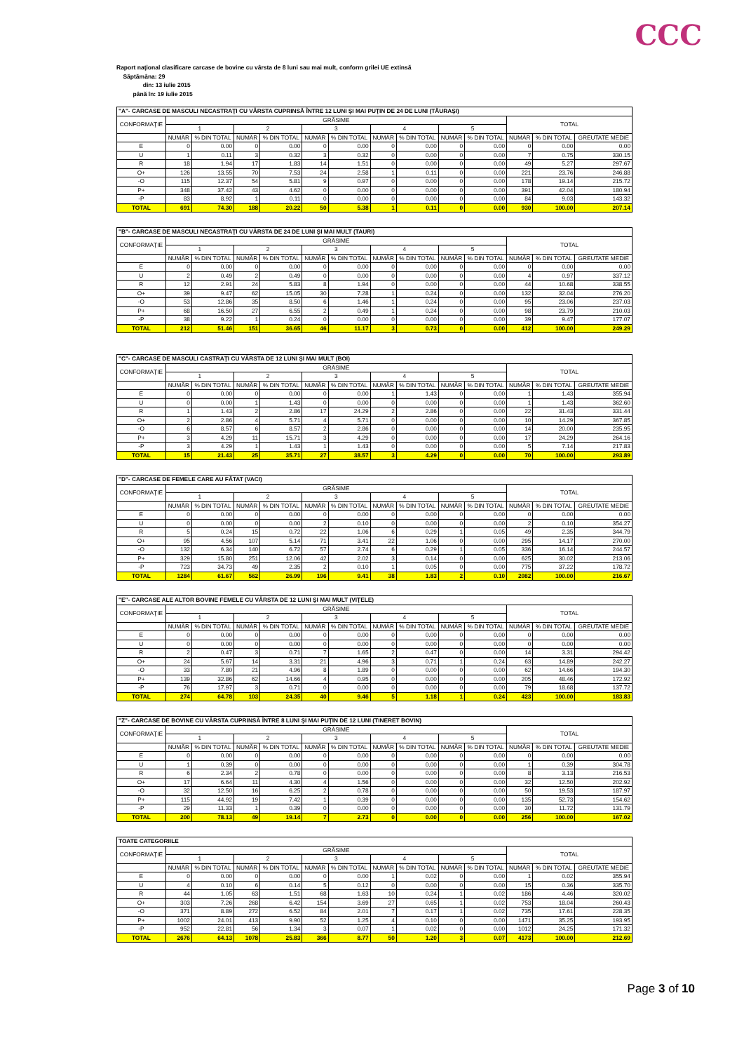CCC
Raport naţional clasificare carcase de bovine cu vârsta de 8 luni sau mai mult, conform grilei UE extinsă
Săptămâna: 29
din: 13 iulie 2015
până în: 19 iulie 2015
| "A"- CARCASE DE MASCULI NECASTRAŢI CU VÂRSTA CUPRINSĂ ÎNTRE 12 LUNI ŞI MAI PUŢIN DE 24 DE LUNI (TĂURAŞI) | | | | | | | | | | | | | |
| CONFORMAŢIE | GRĂSIME | | | | | | | | | | TOTAL | | |
| | 1 | | 2 | | 3 | | 4 | | 5 | | | | |
| | NUMĂR | % DIN TOTAL | NUMĂR | % DIN TOTAL | NUMĂR | % DIN TOTAL | NUMĂR | % DIN TOTAL | NUMĂR | % DIN TOTAL | NUMĂR | % DIN TOTAL | GREUTATE MEDIE |
| E | 0 | 0.00 | 0 | 0.00 | 0 | 0.00 | 0 | 0.00 | 0 | 0.00 | 0 | 0.00 | 0.00 |
| U | 1 | 0.11 | 3 | 0.32 | 3 | 0.32 | 0 | 0.00 | 0 | 0.00 | 7 | 0.75 | 330.15 |
| R | 18 | 1.94 | 17 | 1.83 | 14 | 1.51 | 0 | 0.00 | 0 | 0.00 | 49 | 5.27 | 297.67 |
| O+ | 126 | 13.55 | 70 | 7.53 | 24 | 2.58 | 1 | 0.11 | 0 | 0.00 | 221 | 23.76 | 246.88 |
| -O | 115 | 12.37 | 54 | 5.81 | 9 | 0.97 | 0 | 0.00 | 0 | 0.00 | 178 | 19.14 | 215.72 |
| P+ | 348 | 37.42 | 43 | 4.62 | 0 | 0.00 | 0 | 0.00 | 0 | 0.00 | 391 | 42.04 | 180.94 |
| -P | 83 | 8.92 | 1 | 0.11 | 0 | 0.00 | 0 | 0.00 | 0 | 0.00 | 84 | 9.03 | 143.32 |
| TOTAL | 691 | 74.30 | 188 | 20.22 | 50 | 5.38 | 1 | 0.11 | 0 | 0.00 | 930 | 100.00 | 207.14 |
| "B"- CARCASE DE MASCULI NECASTRAŢI CU VÂRSTA DE 24 DE LUNI ŞI MAI MULT (TAURI) | | | | | | | | | | | | | |
| CONFORMAŢIE | GRĂSIME | | | | | | | | | | TOTAL | | |
| | 1 | | 2 | | 3 | | 4 | | 5 | | | | |
| | NUMĂR | % DIN TOTAL | NUMĂR | % DIN TOTAL | NUMĂR | % DIN TOTAL | NUMĂR | % DIN TOTAL | NUMĂR | % DIN TOTAL | NUMĂR | % DIN TOTAL | GREUTATE MEDIE |
| E | 0 | 0.00 | 0 | 0.00 | 0 | 0.00 | 0 | 0.00 | 0 | 0.00 | 0 | 0.00 | 0.00 |
| U | 2 | 0.49 | 2 | 0.49 | 0 | 0.00 | 0 | 0.00 | 0 | 0.00 | 4 | 0.97 | 337.12 |
| R | 12 | 2.91 | 24 | 5.83 | 8 | 1.94 | 0 | 0.00 | 0 | 0.00 | 44 | 10.68 | 338.55 |
| O+ | 39 | 9.47 | 62 | 15.05 | 30 | 7.28 | 1 | 0.24 | 0 | 0.00 | 132 | 32.04 | 276.20 |
| -O | 53 | 12.86 | 35 | 8.50 | 6 | 1.46 | 1 | 0.24 | 0 | 0.00 | 95 | 23.06 | 237.03 |
| P+ | 68 | 16.50 | 27 | 6.55 | 2 | 0.49 | 1 | 0.24 | 0 | 0.00 | 98 | 23.79 | 210.03 |
| -P | 38 | 9.22 | 1 | 0.24 | 0 | 0.00 | 0 | 0.00 | 0 | 0.00 | 39 | 9.47 | 177.07 |
| TOTAL | 212 | 51.46 | 151 | 36.65 | 46 | 11.17 | 3 | 0.73 | 0 | 0.00 | 412 | 100.00 | 249.29 |
| "C"- CARCASE DE MASCULI CASTRAŢI CU VÂRSTA DE 12 LUNI ŞI MAI MULT (BOI) | | | | | | | | | | | | | |
| CONFORMAŢIE | GRĂSIME | | | | | | | | | | TOTAL | | |
| | 1 | | 2 | | 3 | | 4 | | 5 | | | | |
| | NUMĂR | % DIN TOTAL | NUMĂR | % DIN TOTAL | NUMĂR | % DIN TOTAL | NUMĂR | % DIN TOTAL | NUMĂR | % DIN TOTAL | NUMĂR | % DIN TOTAL | GREUTATE MEDIE |
| E | 0 | 0.00 | 0 | 0.00 | 0 | 0.00 | 1 | 1.43 | 0 | 0.00 | 1 | 1.43 | 355.94 |
| U | 0 | 0.00 | 1 | 1.43 | 0 | 0.00 | 0 | 0.00 | 0 | 0.00 | 1 | 1.43 | 362.60 |
| R | 1 | 1.43 | 2 | 2.86 | 17 | 24.29 | 2 | 2.86 | 0 | 0.00 | 22 | 31.43 | 331.44 |
| O+ | 2 | 2.86 | 4 | 5.71 | 4 | 5.71 | 0 | 0.00 | 0 | 0.00 | 10 | 14.29 | 367.85 |
| -O | 6 | 8.57 | 6 | 8.57 | 2 | 2.86 | 0 | 0.00 | 0 | 0.00 | 14 | 20.00 | 235.95 |
| P+ | 3 | 4.29 | 11 | 15.71 | 3 | 4.29 | 0 | 0.00 | 0 | 0.00 | 17 | 24.29 | 264.16 |
| -P | 3 | 4.29 | 1 | 1.43 | 1 | 1.43 | 0 | 0.00 | 0 | 0.00 | 5 | 7.14 | 217.83 |
| TOTAL | 15 | 21.43 | 25 | 35.71 | 27 | 38.57 | 3 | 4.29 | 0 | 0.00 | 70 | 100.00 | 293.89 |
| "D"- CARCASE DE FEMELE CARE AU FĂTAT (VACI) | | | | | | | | | | | | | |
| CONFORMAŢIE | GRĂSIME | | | | | | | | | | TOTAL | | |
| | 1 | | 2 | | 3 | | 4 | | 5 | | | | |
| | NUMĂR | % DIN TOTAL | NUMĂR | % DIN TOTAL | NUMĂR | % DIN TOTAL | NUMĂR | % DIN TOTAL | NUMĂR | % DIN TOTAL | NUMĂR | % DIN TOTAL | GREUTATE MEDIE |
| E | 0 | 0.00 | 0 | 0.00 | 0 | 0.00 | 0 | 0.00 | 0 | 0.00 | 0 | 0.00 | 0.00 |
| U | 0 | 0.00 | 0 | 0.00 | 2 | 0.10 | 0 | 0.00 | 0 | 0.00 | 2 | 0.10 | 354.27 |
| R | 5 | 0.24 | 15 | 0.72 | 22 | 1.06 | 6 | 0.29 | 1 | 0.05 | 49 | 2.35 | 344.79 |
| O+ | 95 | 4.56 | 107 | 5.14 | 71 | 3.41 | 22 | 1.06 | 0 | 0.00 | 295 | 14.17 | 270.00 |
| -O | 132 | 6.34 | 140 | 6.72 | 57 | 2.74 | 6 | 0.29 | 1 | 0.05 | 336 | 16.14 | 244.57 |
| P+ | 329 | 15.80 | 251 | 12.06 | 42 | 2.02 | 3 | 0.14 | 0 | 0.00 | 625 | 30.02 | 213.06 |
| -P | 723 | 34.73 | 49 | 2.35 | 2 | 0.10 | 1 | 0.05 | 0 | 0.00 | 775 | 37.22 | 178.72 |
| TOTAL | 1284 | 61.67 | 562 | 26.99 | 196 | 9.41 | 38 | 1.83 | 2 | 0.10 | 2082 | 100.00 | 216.67 |
| "E"- CARCASE ALE ALTOR BOVINE FEMELE CU VÂRSTA DE 12 LUNI ŞI MAI MULT (VIŢELE) | | | | | | | | | | | | | |
| CONFORMAŢIE | GRĂSIME | | | | | | | | | | TOTAL | | |
| | 1 | | 2 | | 3 | | 4 | | 5 | | | | |
| | NUMĂR | % DIN TOTAL | NUMĂR | % DIN TOTAL | NUMĂR | % DIN TOTAL | NUMĂR | % DIN TOTAL | NUMĂR | % DIN TOTAL | NUMĂR | % DIN TOTAL | GREUTATE MEDIE |
| E | 0 | 0.00 | 0 | 0.00 | 0 | 0.00 | 0 | 0.00 | 0 | 0.00 | 0 | 0.00 | 0.00 |
| U | 0 | 0.00 | 0 | 0.00 | 0 | 0.00 | 0 | 0.00 | 0 | 0.00 | 0 | 0.00 | 0.00 |
| R | 2 | 0.47 | 3 | 0.71 | 7 | 1.65 | 2 | 0.47 | 0 | 0.00 | 14 | 3.31 | 294.42 |
| O+ | 24 | 5.67 | 14 | 3.31 | 21 | 4.96 | 3 | 0.71 | 1 | 0.24 | 63 | 14.89 | 242.27 |
| -O | 33 | 7.80 | 21 | 4.96 | 8 | 1.89 | 0 | 0.00 | 0 | 0.00 | 62 | 14.66 | 194.30 |
| P+ | 139 | 32.86 | 62 | 14.66 | 4 | 0.95 | 0 | 0.00 | 0 | 0.00 | 205 | 48.46 | 172.92 |
| -P | 76 | 17.97 | 3 | 0.71 | 0 | 0.00 | 0 | 0.00 | 0 | 0.00 | 79 | 18.68 | 137.72 |
| TOTAL | 274 | 64.78 | 103 | 24.35 | 40 | 9.46 | 5 | 1.18 | 1 | 0.24 | 423 | 100.00 | 183.83 |
| "Z"- CARCASE DE BOVINE CU VÂRSTA CUPRINSĂ ÎNTRE 8 LUNI ŞI MAI PUŢIN DE 12 LUNI (TINERET BOVIN) | | | | | | | | | | | | | |
| CONFORMAŢIE | GRĂSIME | | | | | | | | | | TOTAL | | |
| | 1 | | 2 | | 3 | | 4 | | 5 | | | | |
| | NUMĂR | % DIN TOTAL | NUMĂR | % DIN TOTAL | NUMĂR | % DIN TOTAL | NUMĂR | % DIN TOTAL | NUMĂR | % DIN TOTAL | NUMĂR | % DIN TOTAL | GREUTATE MEDIE |
| E | 0 | 0.00 | 0 | 0.00 | 0 | 0.00 | 0 | 0.00 | 0 | 0.00 | 0 | 0.00 | 0.00 |
| U | 1 | 0.39 | 0 | 0.00 | 0 | 0.00 | 0 | 0.00 | 0 | 0.00 | 1 | 0.39 | 304.78 |
| R | 6 | 2.34 | 2 | 0.78 | 0 | 0.00 | 0 | 0.00 | 0 | 0.00 | 8 | 3.13 | 216.53 |
| O+ | 17 | 6.64 | 11 | 4.30 | 4 | 1.56 | 0 | 0.00 | 0 | 0.00 | 32 | 12.50 | 202.92 |
| -O | 32 | 12.50 | 16 | 6.25 | 2 | 0.78 | 0 | 0.00 | 0 | 0.00 | 50 | 19.53 | 187.97 |
| P+ | 115 | 44.92 | 19 | 7.42 | 1 | 0.39 | 0 | 0.00 | 0 | 0.00 | 135 | 52.73 | 154.62 |
| -P | 29 | 11.33 | 1 | 0.39 | 0 | 0.00 | 0 | 0.00 | 0 | 0.00 | 30 | 11.72 | 131.79 |
| TOTAL | 200 | 78.13 | 49 | 19.14 | 7 | 2.73 | 0 | 0.00 | 0 | 0.00 | 256 | 100.00 | 167.02 |
| TOATE CATEGORIILE | | | | | | | | | | | | | |
| CONFORMAŢIE | GRĂSIME | | | | | | | | | | TOTAL | | |
| | 1 | | 2 | | 3 | | 4 | | 5 | | | | |
| | NUMĂR | % DIN TOTAL | NUMĂR | % DIN TOTAL | NUMĂR | % DIN TOTAL | NUMĂR | % DIN TOTAL | NUMĂR | % DIN TOTAL | NUMĂR | % DIN TOTAL | GREUTATE MEDIE |
| E | 0 | 0.00 | 0 | 0.00 | 0 | 0.00 | 1 | 0.02 | 0 | 0.00 | 1 | 0.02 | 355.94 |
| U | 4 | 0.10 | 6 | 0.14 | 5 | 0.12 | 0 | 0.00 | 0 | 0.00 | 15 | 0.36 | 335.70 |
| R | 44 | 1.05 | 63 | 1.51 | 68 | 1.63 | 10 | 0.24 | 1 | 0.02 | 186 | 4.46 | 320.02 |
| O+ | 303 | 7.26 | 268 | 6.42 | 154 | 3.69 | 27 | 0.65 | 1 | 0.02 | 753 | 18.04 | 260.43 |
| -O | 371 | 8.89 | 272 | 6.52 | 84 | 2.01 | 7 | 0.17 | 1 | 0.02 | 735 | 17.61 | 228.35 |
| P+ | 1002 | 24.01 | 413 | 9.90 | 52 | 1.25 | 4 | 0.10 | 0 | 0.00 | 1471 | 35.25 | 193.95 |
| -P | 952 | 22.81 | 56 | 1.34 | 3 | 0.07 | 1 | 0.02 | 0 | 0.00 | 1012 | 24.25 | 171.32 |
| TOTAL | 2676 | 64.13 | 1078 | 25.83 | 366 | 8.77 | 50 | 1.20 | 3 | 0.07 | 4173 | 100.00 | 212.69 |
Page 3 of 10